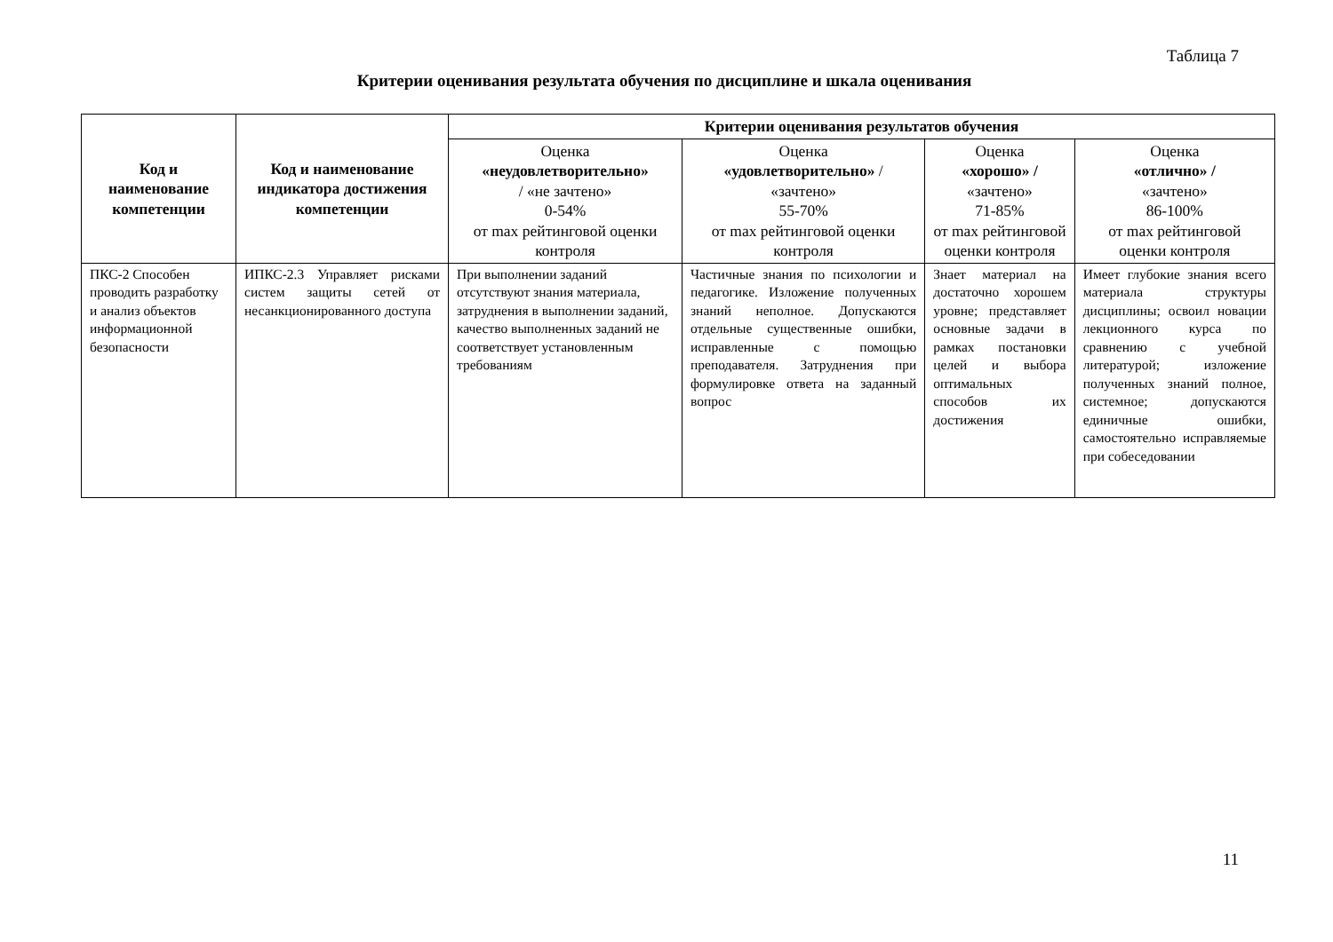Таблица 7
Критерии оценивания результата обучения по дисциплине и шкала оценивания
| Код и наименование компетенции | Код и наименование индикатора достижения компетенции | Критерии оценивания результатов обучения | | | |
| --- | --- | --- | --- | --- | --- |
| | | Оценка «неудовлетворительно» / «не зачтено» 0-54% от max рейтинговой оценки контроля | Оценка «удовлетворительно» / «зачтено» 55-70% от max рейтинговой оценки контроля | Оценка «хорошо» / «зачтено» 71-85% от max рейтинговой оценки контроля | Оценка «отлично» / «зачтено» 86-100% от max рейтинговой оценки контроля |
| ПКС-2 Способен проводить разработку и анализ объектов информационной безопасности | ИПКС-2.3 Управляет рисками систем защиты сетей от несанкционированного доступа | При выполнении заданий отсутствуют знания материала, затруднения в выполнении заданий, качество выполненных заданий не соответствует установленным требованиям | Частичные знания по психологии и педагогике. Изложение полученных знаний неполное. Допускаются отдельные существенные ошибки, исправленные с помощью преподавателя. Затруднения при формулировке ответа на заданный вопрос | Знает материал на достаточно хорошем уровне; представляет основные задачи в рамках постановки целей и выбора оптимальных способов их достижения | Имеет глубокие знания всего материала структуры дисциплины; освоил новации лекционного курса по сравнению с учебной литературой; изложение полученных знаний полное, системное; допускаются единичные ошибки, самостоятельно исправляемые при собеседовании |
11